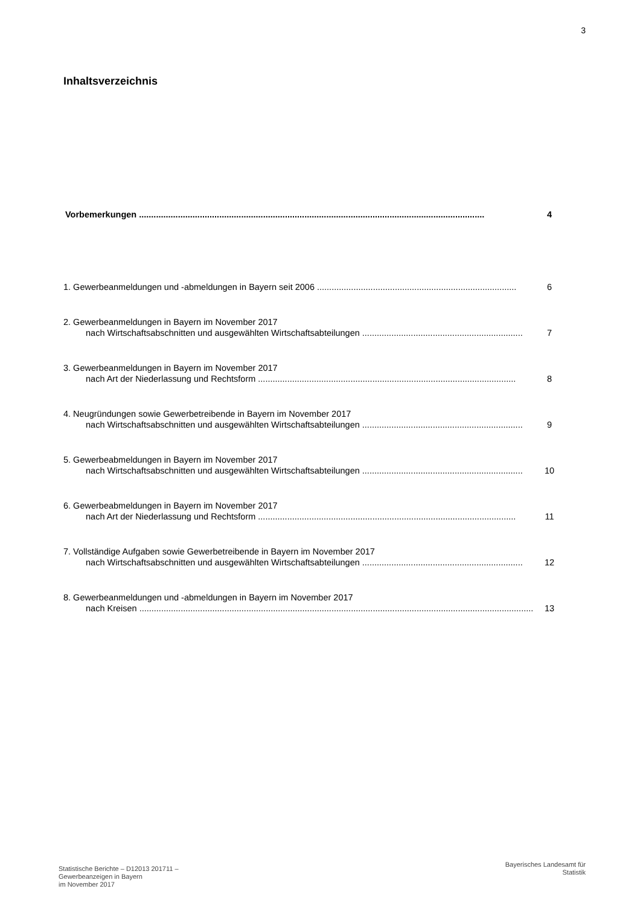3
Inhaltsverzeichnis
Vorbemerkungen.............................................................................................................................................. 4
1. Gewerbeanmeldungen und -abmeldungen in Bayern seit 2006.................................................................................. 6
2. Gewerbeanmeldungen in Bayern im November 2017
nach Wirtschaftsabschnitten und ausgewählten Wirtschaftsabteilungen.................................................................. 7
3. Gewerbeanmeldungen in Bayern im November 2017
nach Art der Niederlassung und Rechtsform.......................................................................................................... 8
4. Neugründungen sowie Gewerbetreibende in Bayern im November 2017
nach Wirtschaftsabschnitten und ausgewählten Wirtschaftsabteilungen.................................................................. 9
5. Gewerbeabmeldungen in Bayern im November 2017
nach Wirtschaftsabschnitten und ausgewählten Wirtschaftsabteilungen.................................................................. 10
6. Gewerbeabmeldungen in Bayern im November 2017
nach Art der Niederlassung und Rechtsform.......................................................................................................... 11
7. Vollständige Aufgaben sowie Gewerbetreibende in Bayern im November 2017
nach Wirtschaftsabschnitten und ausgewählten Wirtschaftsabteilungen.................................................................. 12
8. Gewerbeanmeldungen und -abmeldungen in Bayern im November 2017
nach Kreisen.................................................................................................................................................................. 13
Statistische Berichte – D12013 201711 –
Gewerbeanzeigen in Bayern
im November 2017
Bayerisches Landesamt für
Statistik